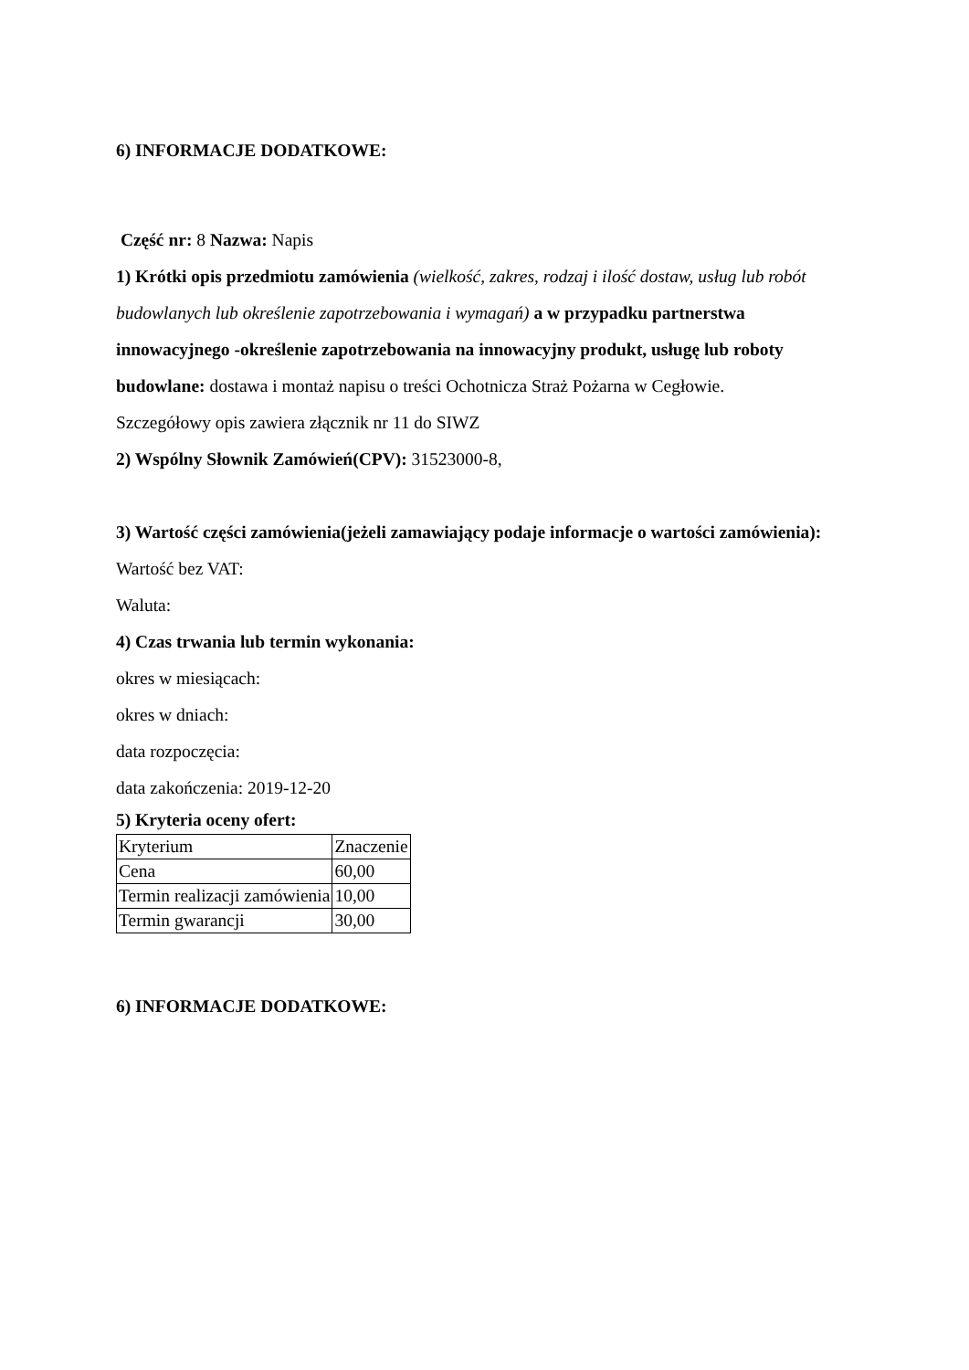6) INFORMACJE DODATKOWE:
Część nr: 8 Nazwa: Napis
1) Krótki opis przedmiotu zamówienia (wielkość, zakres, rodzaj i ilość dostaw, usług lub robót budowlanych lub określenie zapotrzebowania i wymagań) a w przypadku partnerstwa innowacyjnego -określenie zapotrzebowania na innowacyjny produkt, usługę lub roboty budowlane: dostawa i montaż napisu o treści Ochotnicza Straż Pożarna w Cegłowie.
Szczegółowy opis zawiera złącznik nr 11 do SIWZ
2) Wspólny Słownik Zamówień(CPV): 31523000-8,
3) Wartość części zamówienia(jeżeli zamawiający podaje informacje o wartości zamówienia):
Wartość bez VAT:
Waluta:
4) Czas trwania lub termin wykonania:
okres w miesiącach:
okres w dniach:
data rozpoczęcia:
data zakończenia: 2019-12-20
5) Kryteria oceny ofert:
| Kryterium | Znaczenie |
| Cena | 60,00 |
| Termin realizacji zamówienia | 10,00 |
| Termin gwarancji | 30,00 |
6) INFORMACJE DODATKOWE: